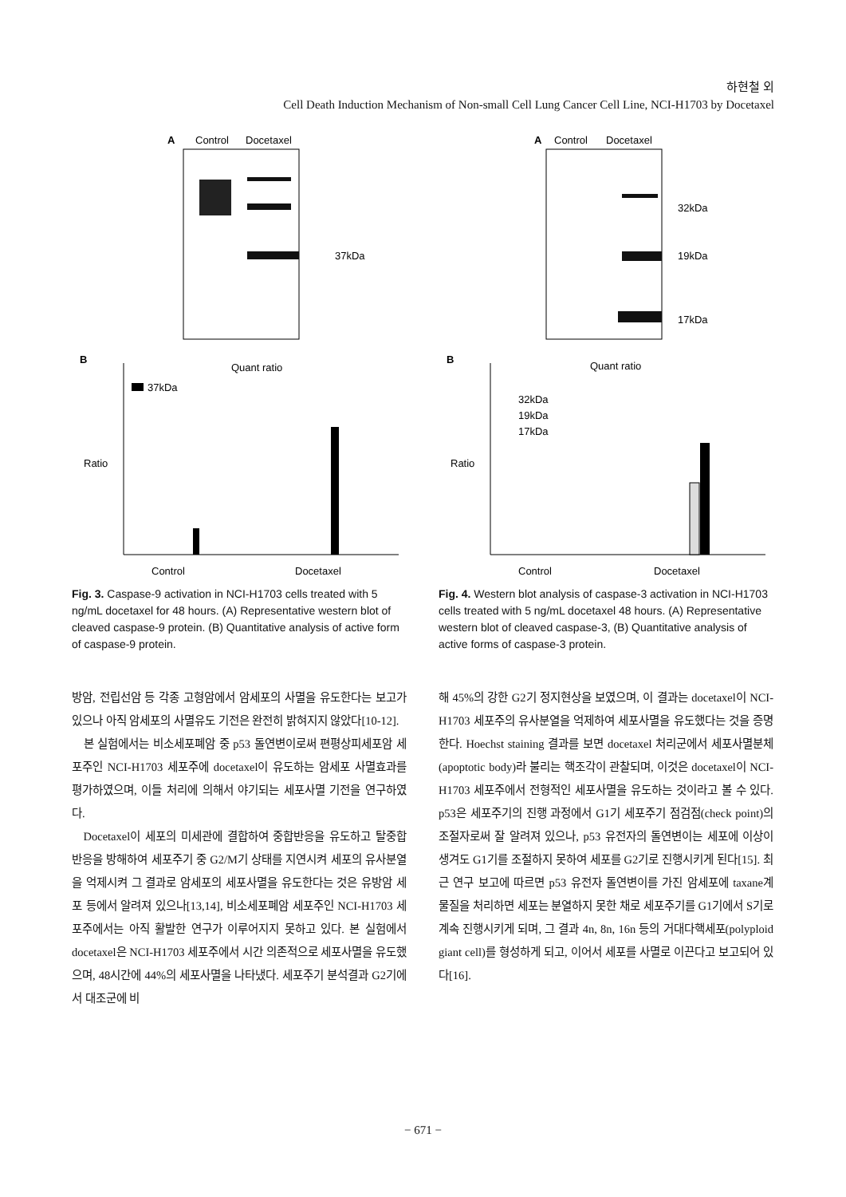하현철 외
Cell Death Induction Mechanism of Non-small Cell Lung Cancer Cell Line, NCI-H1703 by Docetaxel
A
Control
Docetaxel
37kDa
B
Quant ratio
37kDa
Ratio
Control
Docetaxel
Fig. 3. Caspase-9 activation in NCI-H1703 cells treated with 5 ng/mL docetaxel for 48 hours. (A) Representative western blot of cleaved caspase-9 protein. (B) Quantitative analysis of active form of caspase-9 protein.
A
Control
Docetaxel
32kDa
19kDa
17kDa
B
Quant ratio
32kDa
19kDa
17kDa
Ratio
Control
Docetaxel
Fig. 4. Western blot analysis of caspase-3 activation in NCI-H1703 cells treated with 5 ng/mL docetaxel 48 hours. (A) Representative western blot of cleaved caspase-3, (B) Quantitative analysis of active forms of caspase-3 protein.
방암, 전립선암 등 각종 고형암에서 암세포의 사멸을 유도한다는 보고가 있으나 아직 암세포의 사멸유도 기전은 완전히 밝혀지지 않았다[10-12].
본 실험에서는 비소세포폐암 중 p53 돌연변이로써 편평상피세포암 세포주인 NCI-H1703 세포주에 docetaxel이 유도하는 암세포 사멸효과를 평가하였으며, 이들 처리에 의해서 야기되는 세포사멸 기전을 연구하였다.
Docetaxel이 세포의 미세관에 결합하여 중합반응을 유도하고 탈중합반응을 방해하여 세포주기 중 G2/M기 상태를 지연시켜 세포의 유사분열을 억제시켜 그 결과로 암세포의 세포사멸을 유도한다는 것은 유방암 세포 등에서 알려져 있으나[13,14], 비소세포폐암 세포주인 NCI-H1703 세포주에서는 아직 활발한 연구가 이루어지지 못하고 있다. 본 실험에서 docetaxel은 NCI-H1703 세포주에서 시간 의존적으로 세포사멸을 유도했으며, 48시간에 44%의 세포사멸을 나타냈다. 세포주기 분석결과 G2기에서 대조군에 비
해 45%의 강한 G2기 정지현상을 보였으며, 이 결과는 docetaxel이 NCI-H1703 세포주의 유사분열을 억제하여 세포사멸을 유도했다는 것을 증명한다. Hoechst staining 결과를 보면 docetaxel 처리군에서 세포사멸분체(apoptotic body)라 불리는 핵조각이 관찰되며, 이것은 docetaxel이 NCI-H1703 세포주에서 전형적인 세포사멸을 유도하는 것이라고 볼 수 있다. p53은 세포주기의 진행 과정에서 G1기 세포주기 점검점(check point)의 조절자로써 잘 알려져 있으나, p53 유전자의 돌연변이는 세포에 이상이 생겨도 G1기를 조절하지 못하여 세포를 G2기로 진행시키게 된다[15]. 최근 연구 보고에 따르면 p53 유전자 돌연변이를 가진 암세포에 taxane계 물질을 처리하면 세포는 분열하지 못한 채로 세포주기를 G1기에서 S기로 계속 진행시키게 되며, 그 결과 4n, 8n, 16n 등의 거대다핵세포(polyploid giant cell)를 형성하게 되고, 이어서 세포를 사멸로 이끈다고 보고되어 있다[16].
− 671 −